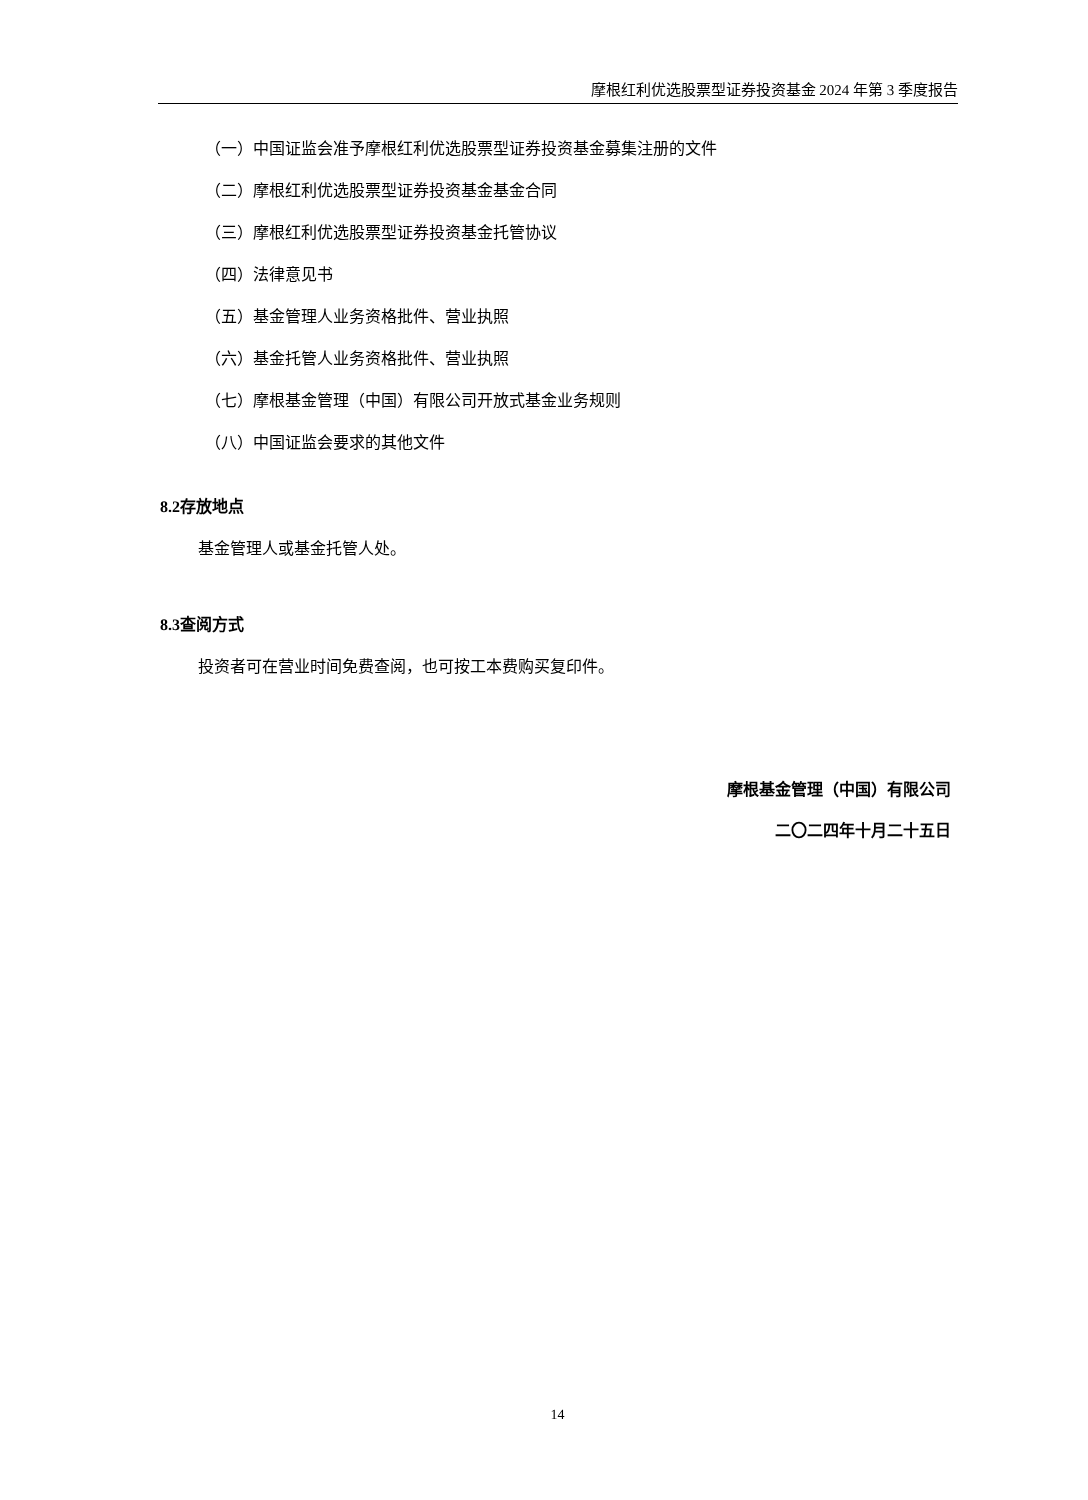摩根红利优选股票型证券投资基金 2024 年第 3 季度报告
（一）中国证监会准予摩根红利优选股票型证券投资基金募集注册的文件
（二）摩根红利优选股票型证券投资基金基金合同
（三）摩根红利优选股票型证券投资基金托管协议
（四）法律意见书
（五）基金管理人业务资格批件、营业执照
（六）基金托管人业务资格批件、营业执照
（七）摩根基金管理（中国）有限公司开放式基金业务规则
（八）中国证监会要求的其他文件
8.2存放地点
基金管理人或基金托管人处。
8.3查阅方式
投资者可在营业时间免费查阅，也可按工本费购买复印件。
摩根基金管理（中国）有限公司
二〇二四年十月二十五日
14